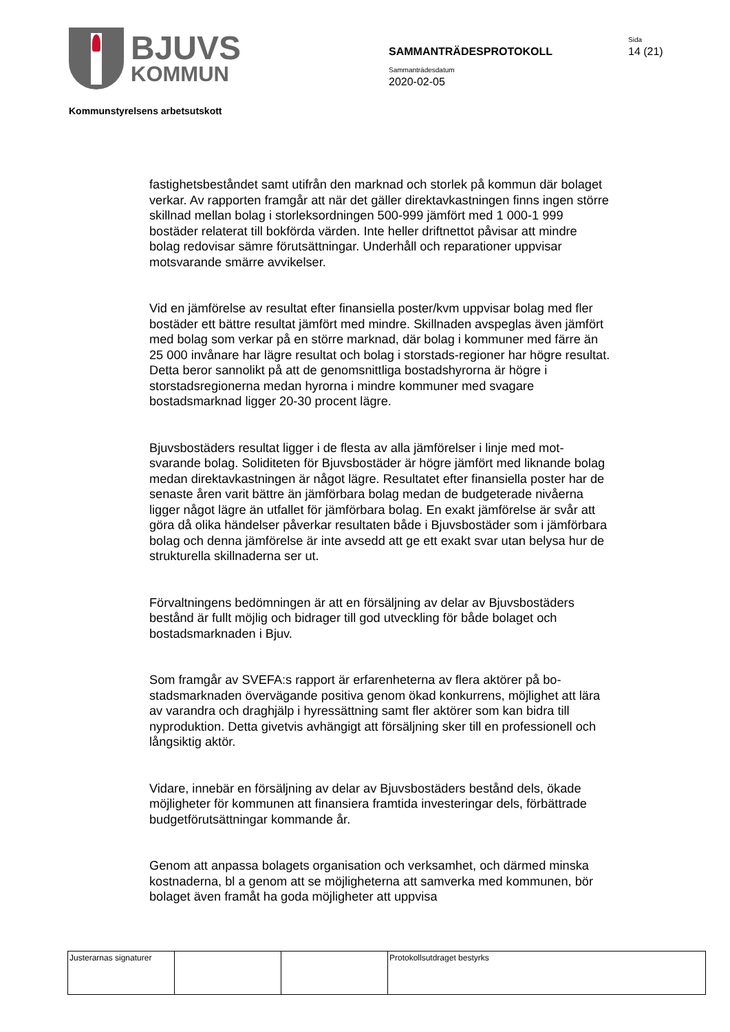BJUVS
KOMMUN
Sida
SAMMANTRÄDESPROTOKOLL 14 (21)
Sammanträdesdatum
2020-02-05
Kommunstyrelsens arbetsutskott
fastighetsbeståndet samt utifrån den marknad och storlek på kommun där bolaget verkar. Av rapporten framgår att när det gäller direktavkastningen finns ingen större skillnad mellan bolag i storleksordningen 500-999 jämfört med 1 000-1 999 bostäder relaterat till bokförda värden. Inte heller driftnettot påvisar att mindre bolag redovisar sämre förutsättningar. Underhåll och reparationer uppvisar motsvarande smärre avvikelser.
Vid en jämförelse av resultat efter finansiella poster/kvm uppvisar bolag med fler bostäder ett bättre resultat jämfört med mindre. Skillnaden avspeglas även jämfört med bolag som verkar på en större marknad, där bolag i kommuner med färre än 25 000 invånare har lägre resultat och bolag i storstads-regioner har högre resultat. Detta beror sannolikt på att de genomsnittliga bostadshyrorna är högre i storstadsregionerna medan hyrorna i mindre kommuner med svagare bostadsmarknad ligger 20-30 procent lägre.
Bjuvsbostäders resultat ligger i de flesta av alla jämförelser i linje med mot-svarande bolag. Soliditeten för Bjuvsbostäder är högre jämfört med liknande bolag medan direktavkastningen är något lägre. Resultatet efter finansiella poster har de senaste åren varit bättre än jämförbara bolag medan de budgeterade nivåerna ligger något lägre än utfallet för jämförbara bolag. En exakt jämförelse är svår att göra då olika händelser påverkar resultaten både i Bjuvsbostäder som i jämförbara bolag och denna jämförelse är inte avsedd att ge ett exakt svar utan belysa hur de strukturella skillnaderna ser ut.
Förvaltningens bedömningen är att en försäljning av delar av Bjuvsbostäders bestånd är fullt möjlig och bidrager till god utveckling för både bolaget och bostadsmarknaden i Bjuv.
Som framgår av SVEFA:s rapport är erfarenheterna av flera aktörer på bo-stadsmarknaden övervägande positiva genom ökad konkurrens, möjlighet att lära av varandra och draghjälp i hyressättning samt fler aktörer som kan bidra till nyproduktion. Detta givetvis avhängigt att försäljning sker till en professionell och långsiktig aktör.
Vidare, innebär en försäljning av delar av Bjuvsbostäders bestånd dels, ökade möjligheter för kommunen att finansiera framtida investeringar dels, förbättrade budgetförutsättningar kommande år.
Genom att anpassa bolagets organisation och verksamhet, och därmed minska kostnaderna, bl a genom att se möjligheterna att samverka med kommunen, bör bolaget även framåt ha goda möjligheter att uppvisa
| Justerarnas signaturer | | | Protokollsutdraget bestyrks |